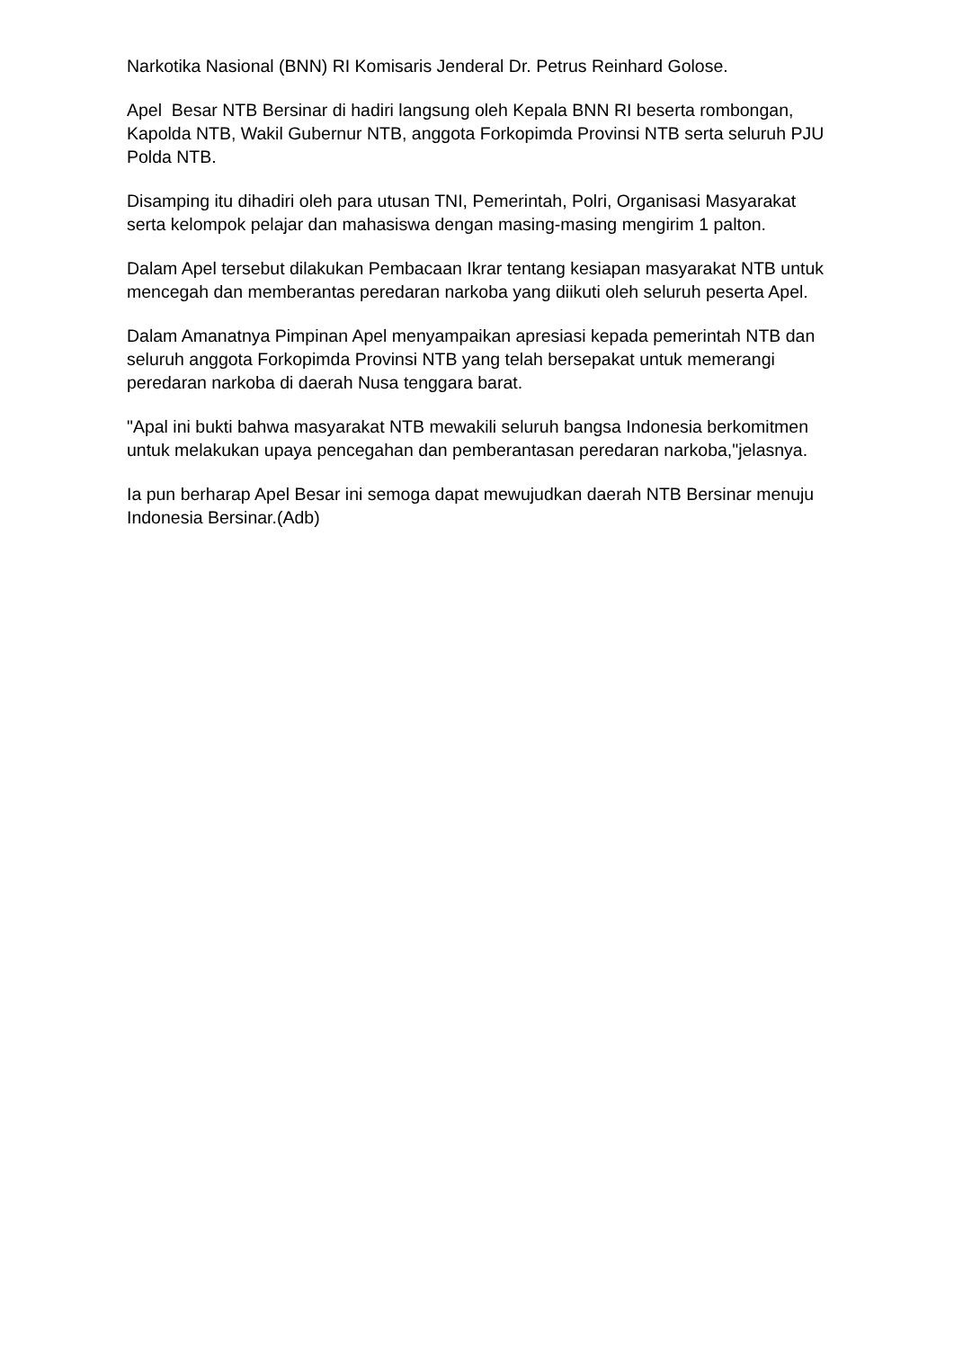Narkotika Nasional (BNN) RI Komisaris Jenderal Dr. Petrus Reinhard Golose.
Apel Besar NTB Bersinar di hadiri langsung oleh Kepala BNN RI beserta rombongan, Kapolda NTB, Wakil Gubernur NTB, anggota Forkopimda Provinsi NTB serta seluruh PJU Polda NTB.
Disamping itu dihadiri oleh para utusan TNI, Pemerintah, Polri, Organisasi Masyarakat serta kelompok pelajar dan mahasiswa dengan masing-masing mengirim 1 palton.
Dalam Apel tersebut dilakukan Pembacaan Ikrar tentang kesiapan masyarakat NTB untuk mencegah dan memberantas peredaran narkoba yang diikuti oleh seluruh peserta Apel.
Dalam Amanatnya Pimpinan Apel menyampaikan apresiasi kepada pemerintah NTB dan seluruh anggota Forkopimda Provinsi NTB yang telah bersepakat untuk memerangi peredaran narkoba di daerah Nusa tenggara barat.
"Apal ini bukti bahwa masyarakat NTB mewakili seluruh bangsa Indonesia berkomitmen untuk melakukan upaya pencegahan dan pemberantasan peredaran narkoba,"jelasnya.
Ia pun berharap Apel Besar ini semoga dapat mewujudkan daerah NTB Bersinar menuju Indonesia Bersinar.(Adb)